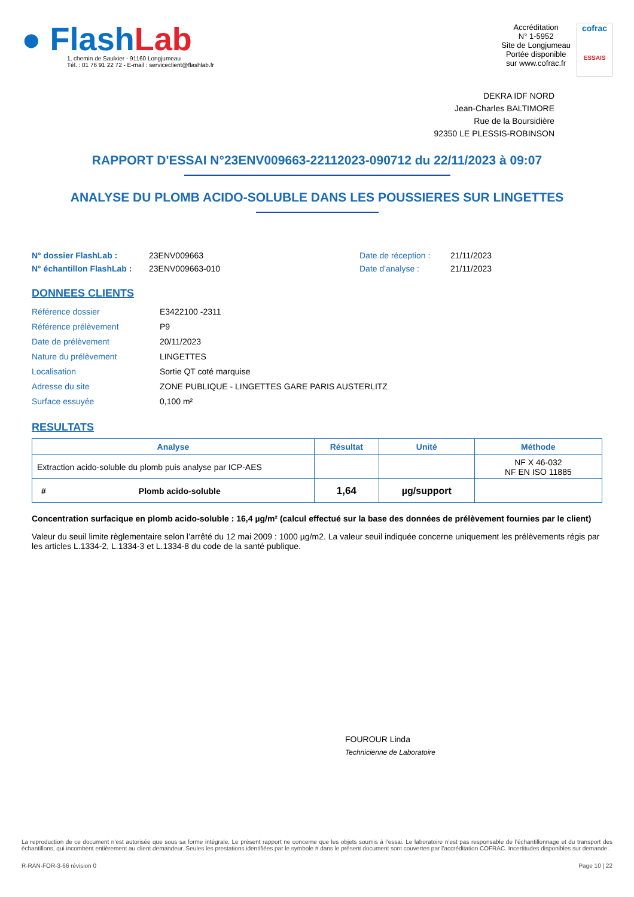● FlashLab
1, chemin de Saulxier - 91160 Longjumeau
Tél. : 01 76 91 22 72 - E-mail : serviceclient@flashlab.fr
Accréditation
N° 1-5952
Site de Longjumeau
Portée disponible
sur www.cofrac.fr
cofrac
ESSAIS
DEKRA IDF NORD
Jean-Charles BALTIMORE
Rue de la Boursidière
92350 LE PLESSIS-ROBINSON
RAPPORT D'ESSAI N°23ENV009663-22112023-090712 du 22/11/2023 à 09:07
ANALYSE DU PLOMB ACIDO-SOLUBLE DANS LES POUSSIERES SUR LINGETTES
N° dossier FlashLab : 23ENV009663 Date de réception : 21/11/2023
N° échantillon FlashLab : 23ENV009663-010 Date d'analyse : 21/11/2023
DONNEES CLIENTS
Référence dossier E3422100 -2311
Référence prélèvement P9
Date de prélèvement 20/11/2023
Nature du prélèvement LINGETTES
Localisation Sortie QT coté marquise
Adresse du site ZONE PUBLIQUE - LINGETTES GARE PARIS AUSTERLITZ
Surface essuyée 0,100 m²
RESULTATS
| Analyse | Résultat | Unité | Méthode |
| --- | --- | --- | --- |
| Extraction acido-soluble du plomb puis analyse par ICP-AES | | | NF X 46-032 NF EN ISO 11885 |
| # Plomb acido-soluble | 1,64 | µg/support | |
Concentration surfacique en plomb acido-soluble : 16,4 µg/m² (calcul effectué sur la base des données de prélèvement fournies par le client)
Valeur du seuil limite règlementaire selon l’arrêté du 12 mai 2009 : 1000 µg/m2. La valeur seuil indiquée concerne uniquement les prélèvements régis par les articles L.1334-2, L.1334-3 et L.1334-8 du code de la santé publique.
FOUROUR Linda
Technicienne de Laboratoire
La reproduction de ce document n’est autorisée que sous sa forme intégrale. Le présent rapport ne concerne que les objets soumis à l’essai. Le laboratoire n’est pas responsable de l’échantillonnage et du transport des échantillons, qui incombent entièrement au client demandeur. Seules les prestations identifiées par le symbole # dans le présent document sont couvertes par l’accréditation COFRAC. Incertitudes disponibles sur demande.
R-RAN-FOR-3-66 révision 0 Page 10 | 22